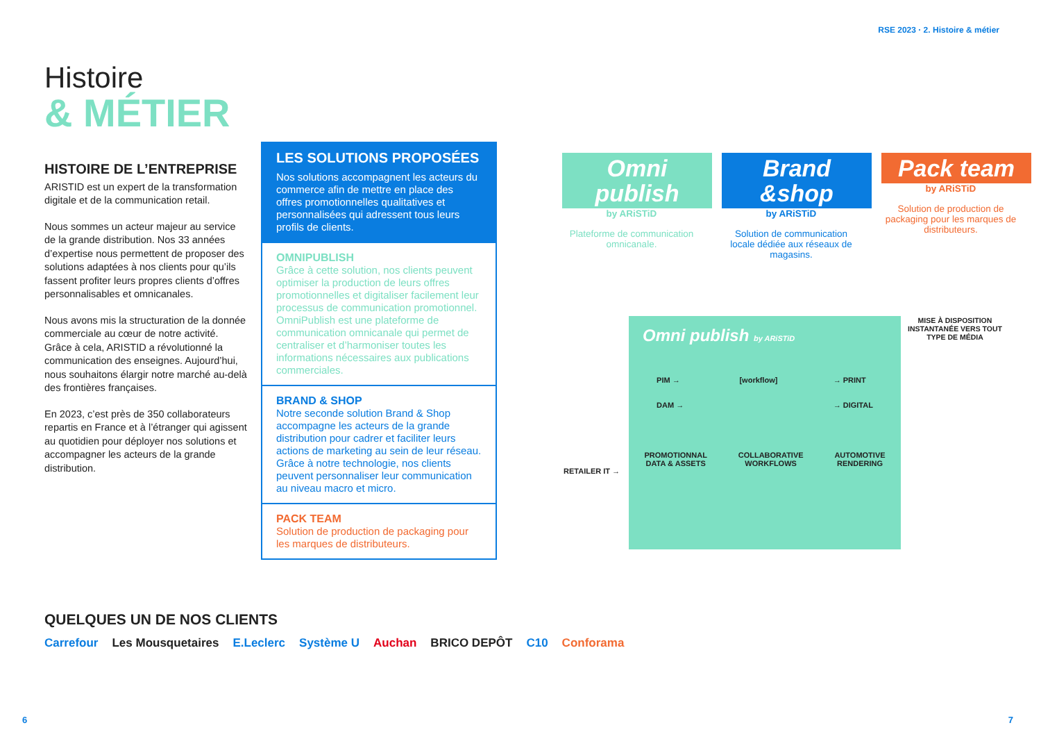RSE 2023 · 2. Histoire & métier
Histoire
& MÉTIER
HISTOIRE DE L’ENTREPRISE
ARISTID est un expert de la transformation digitale et de la communication retail.
Nous sommes un acteur majeur au service de la grande distribution. Nos 33 années d’expertise nous permettent de proposer des solutions adaptées à nos clients pour qu’ils fassent profiter leurs propres clients d’offres personnalisables et omnicanales.
Nous avons mis la structuration de la donnée commerciale au cœur de notre activité. Grâce à cela, ARISTID a révolutionné la communication des enseignes. Aujourd’hui, nous souhaitons élargir notre marché au-delà des frontières françaises.
En 2023, c’est près de 350 collaborateurs repartis en France et à l’étranger qui agissent au quotidien pour déployer nos solutions et accompagner les acteurs de la grande distribution.
LES SOLUTIONS PROPOSÉES
Nos solutions accompagnent les acteurs du commerce afin de mettre en place des offres promotionnelles qualitatives et personnalisées qui adressent tous leurs profils de clients.
OMNIPUBLISH
Grâce à cette solution, nos clients peuvent optimiser la production de leurs offres promotionnelles et digitaliser facilement leur processus de communication promotionnel. OmniPublish est une plateforme de communication omnicanale qui permet de centraliser et d’harmoniser toutes les informations nécessaires aux publications commerciales.
BRAND & SHOP
Notre seconde solution Brand & Shop accompagne les acteurs de la grande distribution pour cadrer et faciliter leurs actions de marketing au sein de leur réseau. Grâce à notre technologie, nos clients peuvent personnaliser leur communication au niveau macro et micro.
PACK TEAM
Solution de production de packaging pour les marques de distributeurs.
QUELQUES UN DE NOS CLIENTS
Carrefour Les Mousquetaires E.Leclerc Système U Auchan BRICO DEPÔT C10 Conforama
Omni publish
by ARiSTiD
Plateforme de communication omnicanale.
Brand &shop
by ARiSTiD
Solution de communication locale dédiée aux réseaux de magasins.
Pack team
by ARiSTiD
Solution de production de packaging pour les marques de distributeurs.
RETAILER IT →
Omni publish by ARiSTiD
PIM →
DAM → [workflow] → PRINT
→ DIGITAL
PROMOTIONNAL
DATA & ASSETS COLLABORATIVE
WORKFLOWS AUTOMOTIVE
RENDERING
MISE À DISPOSITION INSTANTANÉE VERS TOUT TYPE DE MÉDIA
6 7